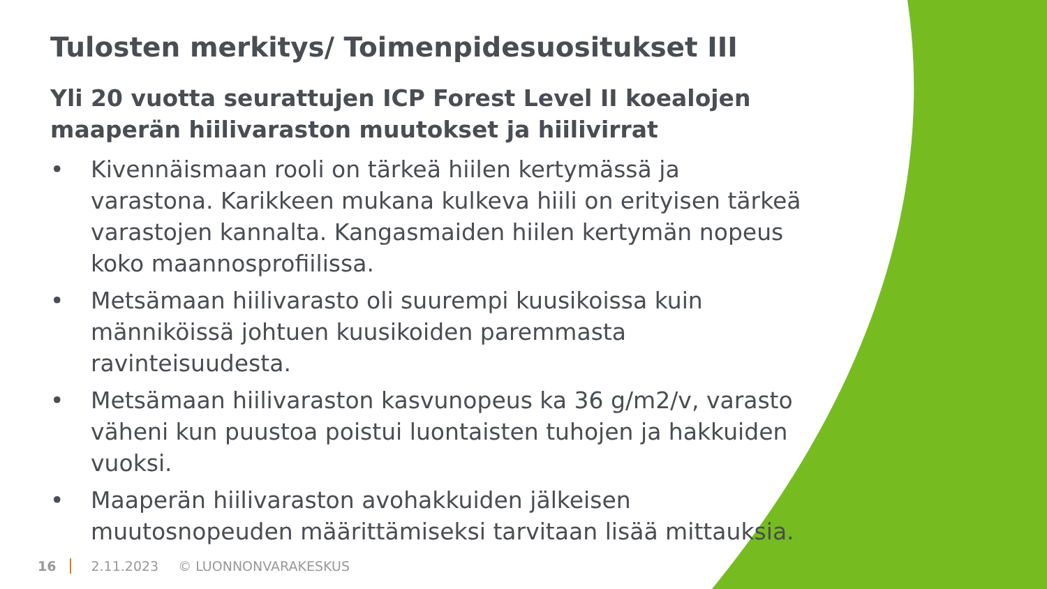Tulosten merkitys/ Toimenpidesuositukset III
Yli 20 vuotta seurattujen ICP Forest Level II koealojen maaperän hiilivaraston muutokset ja hiilivirrat
• Kivennäismaan rooli on tärkeä hiilen kertymässä ja varastona. Karikkeen mukana kulkeva hiili on erityisen tärkeä varastojen kannalta. Kangasmaiden hiilen kertymän nopeus koko maannosprofiilissa.
• Metsämaan hiilivarasto oli suurempi kuusikoissa kuin männiköissä johtuen kuusikoiden paremmasta ravinteisuudesta.
• Metsämaan hiilivaraston kasvunopeus ka 36 g/m2/v, varasto väheni kun puustoa poistui luontaisten tuhojen ja hakkuiden vuoksi.
• Maaperän hiilivaraston avohakkuiden jälkeisen muutosnopeuden määrittämiseksi tarvitaan lisää mittauksia.
16 2.11.2023 © LUONNONVARAKESKUS